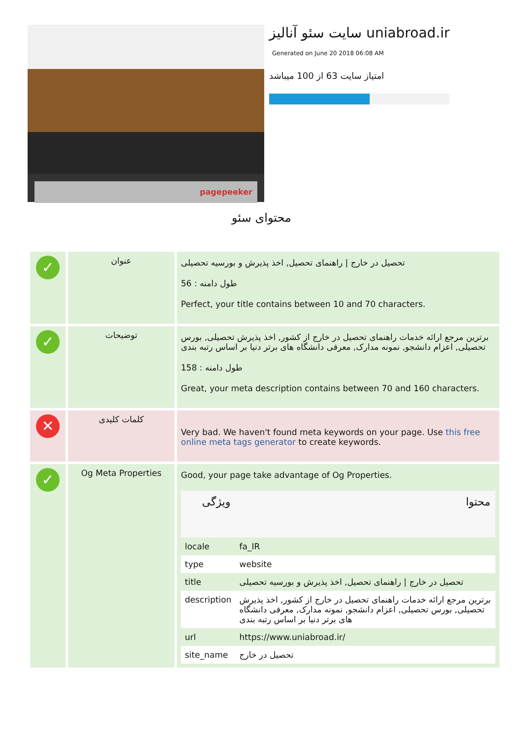pagepeeker
سایت سئو آنالیز uniabroad.ir
Generated on June 20 2018 06:08 AM
امتیاز سایت 63 از 100 میباشد
محتوای سئو
| ✓ | عنوان | تحصیل در خارج / راهنمای تحصیل, اخذ پذیرش و بورسیه تحصیلی طول دامنه : 56 Perfect, your title contains between 10 and 70 characters. |
| ✓ | توضیحات | برترین مرجع ارائه خدمات راهنمای تحصیل در خارج از کشور, اخذ پذیرش تحصیلی, بورس تحصیلی, اعزام دانشجو, نمونه مدارک, معرفی دانشگاه های برتر دنیا بر اساس رتبه بندی طول دامنه : 158 Great, your meta description contains between 70 and 160 characters. |
| ✕ | کلمات کلیدی | Very bad. We haven't found meta keywords on your page. Use this free online meta tags generator to create keywords. |
| ✓ | Og Meta Properties | Good, your page take advantage of Og Properties. / ویژگی / محتوا / / --- / --- / / locale / fa_IR / / type / website / / title / تحصیل در خارج / راهنمای تحصیل, اخذ پذیرش و بورسیه تحصیلی / / description / برترین مرجع ارائه خدمات راهنمای تحصیل در خارج از کشور, اخذ پذیرش تحصیلی, بورس تحصیلی, اعزام دانشجو, نمونه مدارک, معرفی دانشگاه های برتر دنیا بر اساس رتبه بندی / / url / https://www.uniabroad.ir/ / / site_name / تحصیل در خارج / |